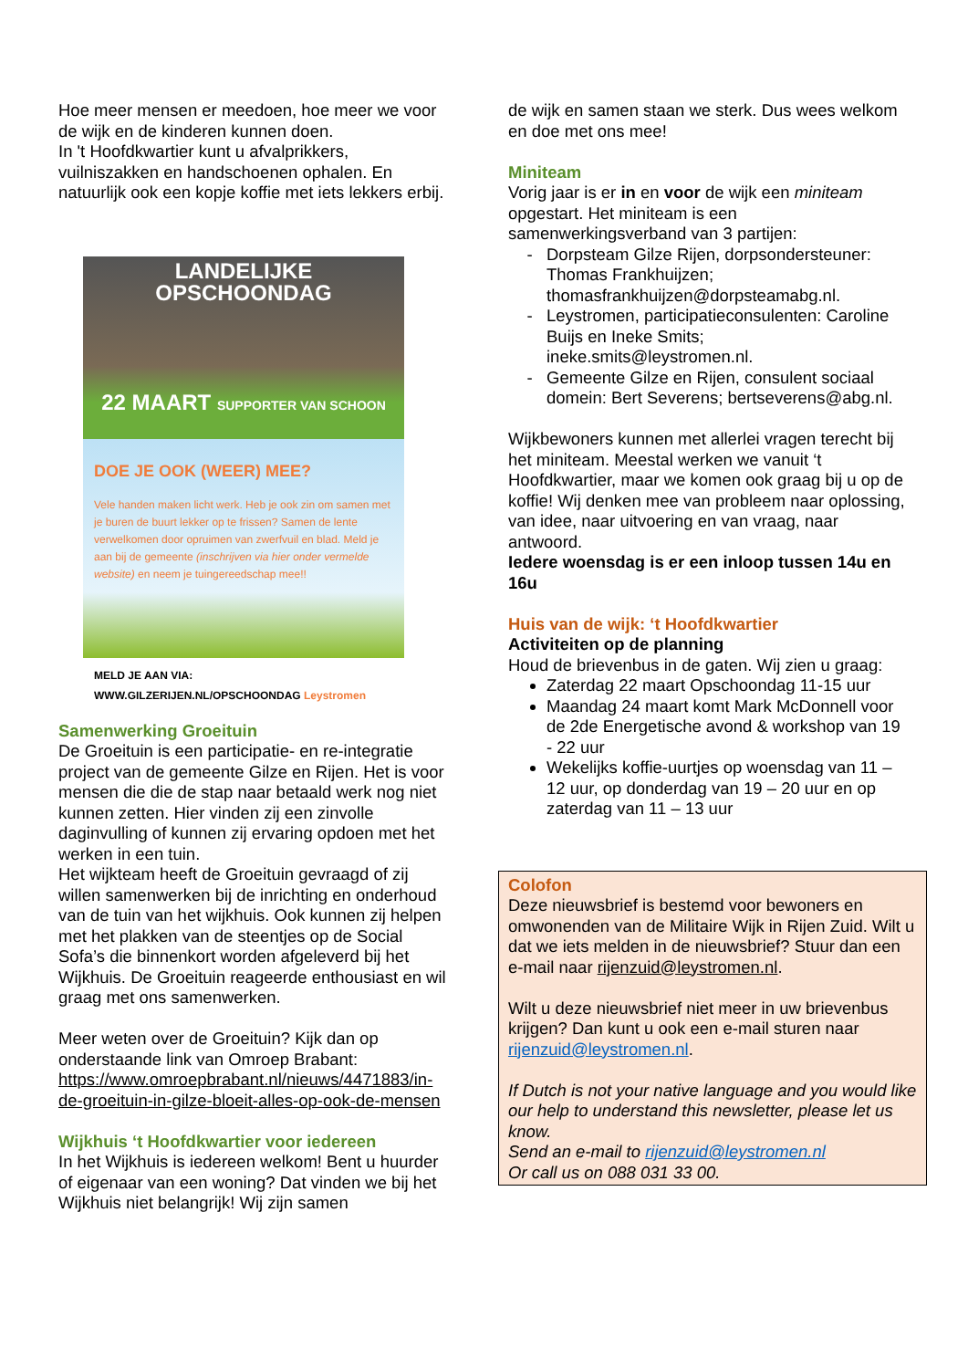Hoe meer mensen er meedoen, hoe meer we voor de wijk en de kinderen kunnen doen.
In 't Hoofdkwartier kunt u afvalprikkers, vuilniszakken en handschoenen ophalen. En natuurlijk ook een kopje koffie met iets lekkers erbij.
LANDELIJKE
OPSCHOONDAG
22 MAART SUPPORTER VAN SCHOON
DOE JE OOK (WEER) MEE?
Vele handen maken licht werk. Heb je ook zin om samen met je buren de buurt lekker op te frissen? Samen de lente verwelkomen door opruimen van zwerfvuil en blad. Meld je aan bij de gemeente (inschrijven via hier onder vermelde website) en neem je tuingereedschap mee!!
MELD JE AAN VIA:
WWW.GILZERIJEN.NL/OPSCHOONDAG Leystromen
Samenwerking Groeituin
De Groeituin is een participatie- en re-integratie project van de gemeente Gilze en Rijen. Het is voor mensen die die de stap naar betaald werk nog niet kunnen zetten. Hier vinden zij een zinvolle daginvulling of kunnen zij ervaring opdoen met het werken in een tuin.
Het wijkteam heeft de Groeituin gevraagd of zij willen samenwerken bij de inrichting en onderhoud van de tuin van het wijkhuis. Ook kunnen zij helpen met het plakken van de steentjes op de Social Sofa’s die binnenkort worden afgeleverd bij het Wijkhuis. De Groeituin reageerde enthousiast en wil graag met ons samenwerken.
Meer weten over de Groeituin? Kijk dan op onderstaande link van Omroep Brabant: https://www.omroepbrabant.nl/nieuws/4471883/in-de-groeituin-in-gilze-bloeit-alles-op-ook-de-mensen
Wijkhuis ‘t Hoofdkwartier voor iedereen
In het Wijkhuis is iedereen welkom! Bent u huurder of eigenaar van een woning? Dat vinden we bij het Wijkhuis niet belangrijk! Wij zijn samen
de wijk en samen staan we sterk. Dus wees welkom en doe met ons mee!
Miniteam
Vorig jaar is er in en voor de wijk een miniteam opgestart. Het miniteam is een samenwerkingsverband van 3 partijen:
Dorpsteam Gilze Rijen, dorpsondersteuner: Thomas Frankhuijzen; thomasfrankhuijzen@dorpsteamabg.nl.
Leystromen, participatieconsulenten: Caroline Buijs en Ineke Smits; ineke.smits@leystromen.nl.
Gemeente Gilze en Rijen, consulent sociaal domein: Bert Severens; bertseverens@abg.nl.
Wijkbewoners kunnen met allerlei vragen terecht bij het miniteam. Meestal werken we vanuit ‘t Hoofdkwartier, maar we komen ook graag bij u op de koffie! Wij denken mee van probleem naar oplossing, van idee, naar uitvoering en van vraag, naar antwoord.
Iedere woensdag is er een inloop tussen 14u en 16u
Huis van de wijk: ‘t Hoofdkwartier
Activiteiten op de planning
Houd de brievenbus in de gaten. Wij zien u graag:
Zaterdag 22 maart Opschoondag 11-15 uur
Maandag 24 maart komt Mark McDonnell voor de 2de Energetische avond & workshop van 19 - 22 uur
Wekelijks koffie-uurtjes op woensdag van 11 – 12 uur, op donderdag van 19 – 20 uur en op zaterdag van 11 – 13 uur
Colofon
Deze nieuwsbrief is bestemd voor bewoners en omwonenden van de Militaire Wijk in Rijen Zuid. Wilt u dat we iets melden in de nieuwsbrief? Stuur dan een e-mail naar rijenzuid@leystromen.nl.
Wilt u deze nieuwsbrief niet meer in uw brievenbus krijgen? Dan kunt u ook een e-mail sturen naar rijenzuid@leystromen.nl.
If Dutch is not your native language and you would like our help to understand this newsletter, please let us know.
Send an e-mail to rijenzuid@leystromen.nl
Or call us on 088 031 33 00.